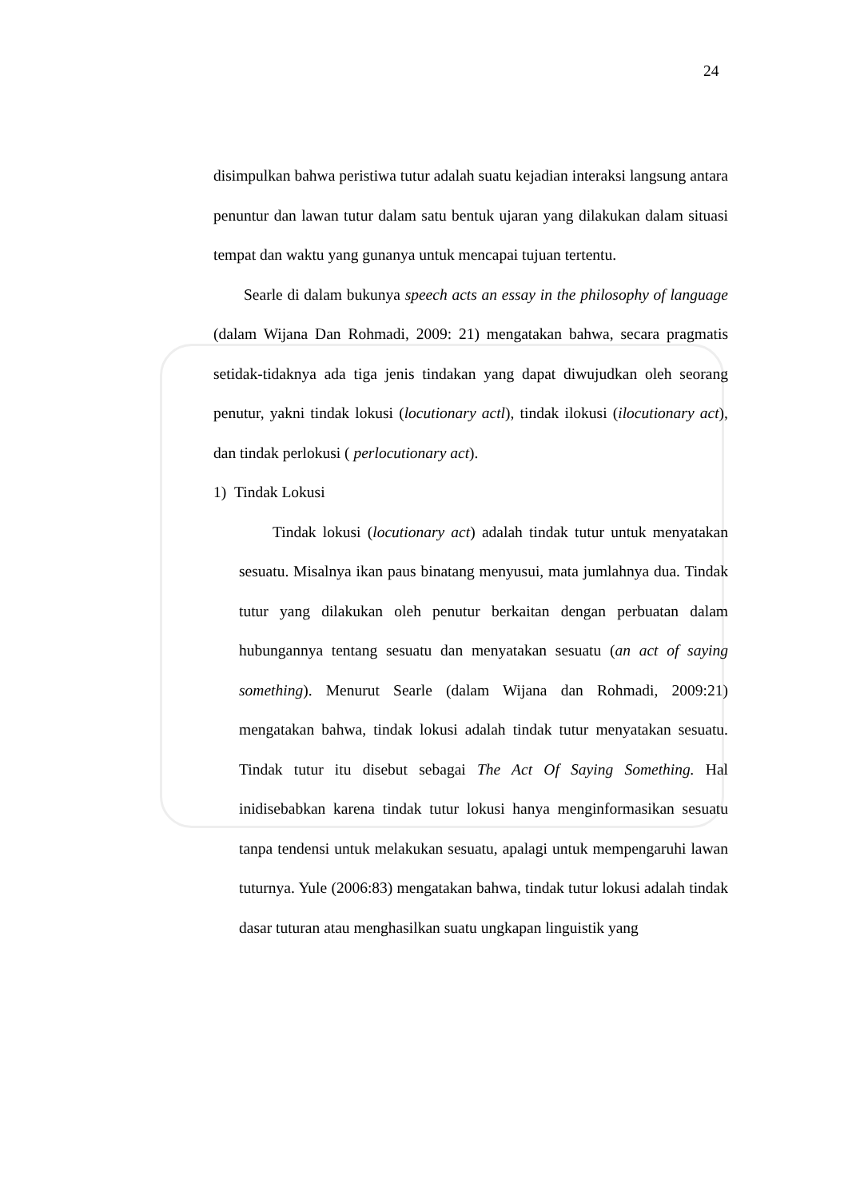24
disimpulkan bahwa peristiwa tutur adalah suatu kejadian interaksi langsung antara penuntur dan lawan tutur dalam satu bentuk ujaran yang dilakukan dalam situasi tempat dan waktu yang gunanya untuk mencapai tujuan tertentu.
Searle di dalam bukunya speech acts an essay in the philosophy of language (dalam Wijana Dan Rohmadi, 2009: 21) mengatakan bahwa, secara pragmatis setidak-tidaknya ada tiga jenis tindakan yang dapat diwujudkan oleh seorang penutur, yakni tindak lokusi (locutionary actl), tindak ilokusi (ilocutionary act), dan tindak perlokusi ( perlocutionary act).
1) Tindak Lokusi
Tindak lokusi (locutionary act) adalah tindak tutur untuk menyatakan sesuatu. Misalnya ikan paus binatang menyusui, mata jumlahnya dua. Tindak tutur yang dilakukan oleh penutur berkaitan dengan perbuatan dalam hubungannya tentang sesuatu dan menyatakan sesuatu (an act of saying something). Menurut Searle (dalam Wijana dan Rohmadi, 2009:21) mengatakan bahwa, tindak lokusi adalah tindak tutur menyatakan sesuatu. Tindak tutur itu disebut sebagai The Act Of Saying Something. Hal inidisebabkan karena tindak tutur lokusi hanya menginformasikan sesuatu tanpa tendensi untuk melakukan sesuatu, apalagi untuk mempengaruhi lawan tuturnya. Yule (2006:83) mengatakan bahwa, tindak tutur lokusi adalah tindak dasar tuturan atau menghasilkan suatu ungkapan linguistik yang